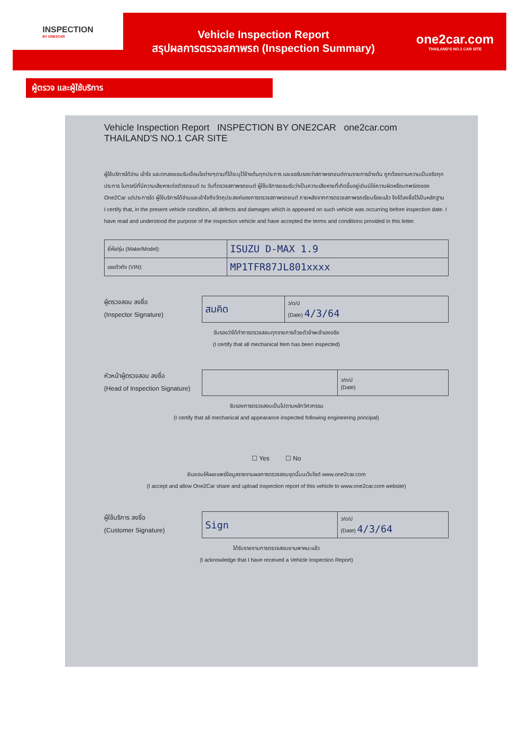INSPECTION
BY ONE2CAR
Vehicle Inspection Report
สรุปผลการตรวจสภาพรถ (Inspection Summary)
one2car.com
THAILAND'S NO.1 CAR SITE
ผู้ตรวจ และผู้ใช้บริการ
Vehicle Inspection Report INSPECTION BY ONE2CAR one2car.com THAILAND'S NO.1 CAR SITE
ผู้ใช้บริการได้อ่าน เข้าใจ และตกลงยอมรับเงื่อนไขต่างๆตามที่ได้ระบุไว้ข้างต้นทุกประการ และขอรับรองว่าสภาพรถยนต์ตามรายการข้างต้น ถูกต้องตามความเป็นจริงทุกประการ ในกรณีที่มีความเสียหายต่อตัวรถยนต์ ณ วันที่ตรวจสภาพรถยนต์ ผู้ใช้บริการยอมรับว่าเป็นความเสียหายที่เกิดขึ้นอยู่เดิมมิใช่ความผิดหรือบกพร่องของ One2Car แต่ประการใด ผู้ใช้บริการได้อ่านและเข้าใจถึงวัตถุประสงค์ของการตรวจสภาพรถยนต์ ภายหลังจากการตรวจสภาพรถเรียบร้อยแล้ว จึงได้ลงชื่อไว้เป็นหลักฐาน
I certify that, in the present vehicle condition, all defects and damages which is appeared on such vehicle was occurring before inspection date. I have read and understood the purpose of the inspection vehicle and have accepted the terms and conditions provided in this letter.
| ยี่ห้อ/รุ่น (Make/Model): | ISUZU D-MAX 1.9 |
| เลขตัวถัง (VIN): | MP1TFR87JL801xxxx |
ผู้ตรวจสอบ ลงชื่อ
(Inspector Signature)
| สมคิด | ว/ด/ป (Date) 4/3/64 |
รับรองว่าได้ทำการตรวจสอบทุกรายการด้วยตัวข้าพเจ้าเองจริง
(I certify that all mechanical Item has been inspected)
หัวหน้าผู้ตรวจสอบ ลงชื่อ
(Head of Inspection Signature)
| | ว/ด/ป (Date) |
รับรองการตรวจสอบเป็นไปตามหลักวิศวกรรม
(I certify that all mechanical and appearance inspected following engineering principal)
☐ Yes ☐ No
ยินยอมให้เผยแพร่ข้อมูลรายงานผลการตรวจสอบชุดนี้บนเว็บไซต์ www.one2car.com
(I accept and allow One2Car share and upload inspection report of this vehicle to www.one2car.com website)
ผู้ใช้บริการ ลงชื่อ
(Customer Signature)
| Sign | ว/ด/ป (Date) 4/3/64 |
ได้รับรายงานการตรวจสอบยานพาหนะแล้ว
(I acknowledge that I have received a Vehicle Inspection Report)